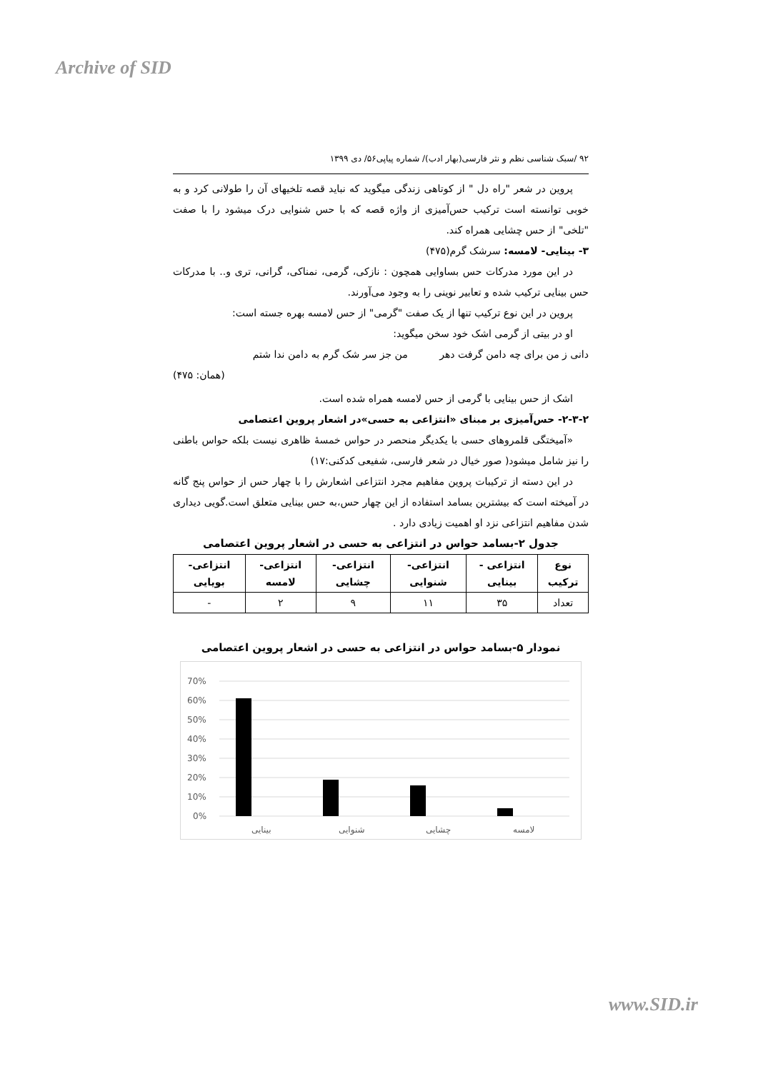Archive of SID
۹۲ /سبک شناسی نظم و نثر فارسی(بهار ادب)/ شماره پیاپی۵۶/ دی ۱۳۹۹
پروین در شعر "راه دل " از کوتاهی زندگی میگوید که نباید قصه تلخیهای آن را طولانی کرد و به خوبی توانسته است ترکیب حس‌آمیزی از واژه قصه که با حس شنوایی درک میشود را با صفت "تلخی" از حس چشایی همراه کند.
۳- بینایی- لامسه: سرشک گرم(۴۷۵)
در این مورد مدرکات حس بساوایی همچون : نازکی، گرمی، نمناکی، گرانی، تری و.. با مدرکات حس بینایی ترکیب شده و تعابیر نوینی را به وجود می‌آورند.
پروین در این نوع ترکیب تنها از یک صفت "گرمی" از حس لامسه بهره جسته است:
او در بیتی از گرمی اشک خود سخن میگوید:
دانی ز من برای چه دامن گرفت دهر من جز سر شک گرم به دامن ندا شتم
(همان: ۴۷۵)
اشک از حس بینایی با گرمی از حس لامسه همراه شده است.
۲-۳-۲- حس‌آمیزی بر مبنای «انتزاعی به حسی»در اشعار پروین اعتصامی
«آمیختگی قلمروهای حسی با یکدیگر منحصر در حواس خمسهٔ ظاهری نیست بلکه حواس باطنی را نیز شامل میشود( صور خیال در شعر فارسی، شفیعی کدکنی:۱۷)
در این دسته از ترکیبات پروین مفاهیم مجرد انتزاعی اشعارش را با چهار حس از حواس پنج گانه در آمیخته است که بیشترین بسامد استفاده از این چهار حس،به حس بینایی متعلق است.گویی دیداری شدن مفاهیم انتزاعی نزد او اهمیت زیادی دارد .
جدول ۲-بسامد حواس در انتزاعی به حسی در اشعار پروین اعتصامی
| نوع ترکیب | انتزاعی - بینایی | انتزاعی- شنوایی | انتزاعی- چشایی | انتزاعی- لامسه | انتزاعی- بویایی |
| --- | --- | --- | --- | --- | --- |
| تعداد | ۳۵ | ۱۱ | ۹ | ۲ | - |
نمودار ۵-بسامد حواس در انتزاعی به حسی در اشعار پروین اعتصامی
70%
60%
50%
40%
30%
20%
10%
0%
بینایی
شنوایی
چشایی
لامسه
www.SID.ir